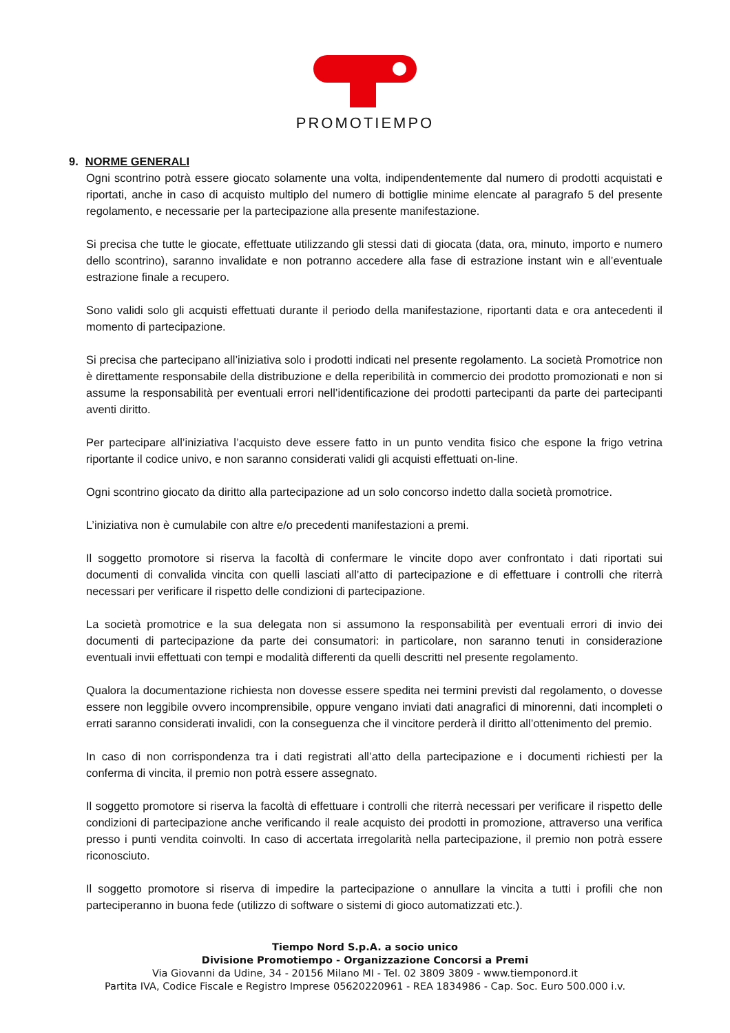PROMOTIEMPO
9. NORME GENERALI
Ogni scontrino potrà essere giocato solamente una volta, indipendentemente dal numero di prodotti acquistati e riportati, anche in caso di acquisto multiplo del numero di bottiglie minime elencate al paragrafo 5 del presente regolamento, e necessarie per la partecipazione alla presente manifestazione.
Si precisa che tutte le giocate, effettuate utilizzando gli stessi dati di giocata (data, ora, minuto, importo e numero dello scontrino), saranno invalidate e non potranno accedere alla fase di estrazione instant win e all’eventuale estrazione finale a recupero.
Sono validi solo gli acquisti effettuati durante il periodo della manifestazione, riportanti data e ora antecedenti il momento di partecipazione.
Si precisa che partecipano all’iniziativa solo i prodotti indicati nel presente regolamento. La società Promotrice non è direttamente responsabile della distribuzione e della reperibilità in commercio dei prodotto promozionati e non si assume la responsabilità per eventuali errori nell’identificazione dei prodotti partecipanti da parte dei partecipanti aventi diritto.
Per partecipare all’iniziativa l’acquisto deve essere fatto in un punto vendita fisico che espone la frigo vetrina riportante il codice univo, e non saranno considerati validi gli acquisti effettuati on-line.
Ogni scontrino giocato da diritto alla partecipazione ad un solo concorso indetto dalla società promotrice.
L’iniziativa non è cumulabile con altre e/o precedenti manifestazioni a premi.
Il soggetto promotore si riserva la facoltà di confermare le vincite dopo aver confrontato i dati riportati sui documenti di convalida vincita con quelli lasciati all’atto di partecipazione e di effettuare i controlli che riterrà necessari per verificare il rispetto delle condizioni di partecipazione.
La società promotrice e la sua delegata non si assumono la responsabilità per eventuali errori di invio dei documenti di partecipazione da parte dei consumatori: in particolare, non saranno tenuti in considerazione eventuali invii effettuati con tempi e modalità differenti da quelli descritti nel presente regolamento.
Qualora la documentazione richiesta non dovesse essere spedita nei termini previsti dal regolamento, o dovesse essere non leggibile ovvero incomprensibile, oppure vengano inviati dati anagrafici di minorenni, dati incompleti o errati saranno considerati invalidi, con la conseguenza che il vincitore perderà il diritto all’ottenimento del premio.
In caso di non corrispondenza tra i dati registrati all’atto della partecipazione e i documenti richiesti per la conferma di vincita, il premio non potrà essere assegnato.
Il soggetto promotore si riserva la facoltà di effettuare i controlli che riterrà necessari per verificare il rispetto delle condizioni di partecipazione anche verificando il reale acquisto dei prodotti in promozione, attraverso una verifica presso i punti vendita coinvolti. In caso di accertata irregolarità nella partecipazione, il premio non potrà essere riconosciuto.
Il soggetto promotore si riserva di impedire la partecipazione o annullare la vincita a tutti i profili che non parteciperanno in buona fede (utilizzo di software o sistemi di gioco automatizzati etc.).
Tiempo Nord S.p.A. a socio unico
Divisione Promotiempo - Organizzazione Concorsi a Premi
Via Giovanni da Udine, 34 - 20156 Milano MI - Tel. 02 3809 3809 - www.tiemponord.it
Partita IVA, Codice Fiscale e Registro Imprese 05620220961 - REA 1834986 - Cap. Soc. Euro 500.000 i.v.